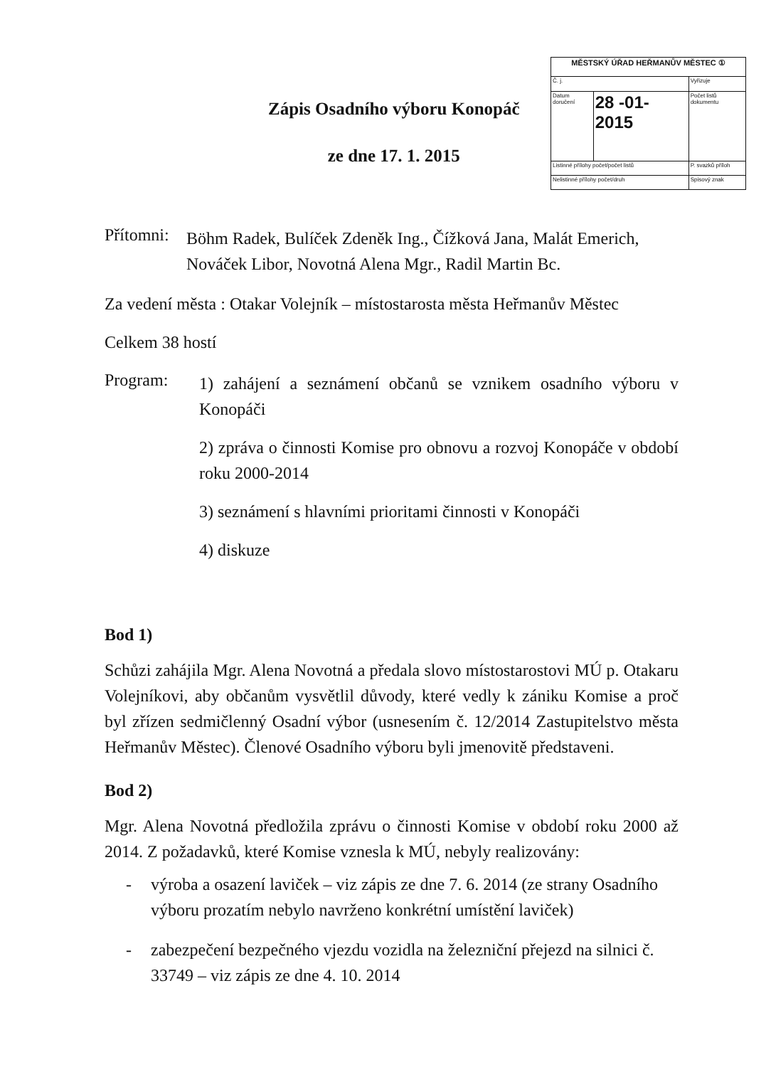Zápis Osadního výboru Konopáč
ze dne 17. 1. 2015
| MĚSTSKÝ ÚŘAD HEŘMANŮV MĚSTEC ① | | |
| Č. j. | | Vyřizuje |
| Datum doručení | 28 -01- 2015 | Počet listů dokumentu |
| Listinné přílohy počet/počet listů | | P. svazků příloh |
| Nelistinné přílohy počet/druh | | Spisový znak |
Přítomni:
Böhm Radek, Bulíček Zdeněk Ing., Čížková Jana, Malát Emerich, Nováček Libor, Novotná Alena Mgr., Radil Martin Bc.
Za vedení města : Otakar Volejník – místostarosta města Heřmanův Městec
Celkem 38 hostí
Program:
1) zahájení a seznámení občanů se vznikem osadního výboru v Konopáči
2) zpráva o činnosti Komise pro obnovu a rozvoj Konopáče v období roku 2000-2014
3) seznámení s hlavními prioritami činnosti v Konopáči
4) diskuze
Bod 1)
Schůzi zahájila Mgr. Alena Novotná a předala slovo místostarostovi MÚ p. Otakaru Volejníkovi, aby občanům vysvětlil důvody, které vedly k zániku Komise a proč byl zřízen sedmičlenný Osadní výbor (usnesením č. 12/2014 Zastupitelstvo města Heřmanův Městec). Členové Osadního výboru byli jmenovitě představeni.
Bod 2)
Mgr. Alena Novotná předložila zprávu o činnosti Komise v období roku 2000 až 2014. Z požadavků, které Komise vznesla k MÚ, nebyly realizovány:
- výroba a osazení laviček – viz zápis ze dne 7. 6. 2014 (ze strany Osadního výboru prozatím nebylo navrženo konkrétní umístění laviček)
- zabezpečení bezpečného vjezdu vozidla na železniční přejezd na silnici č. 33749 – viz zápis ze dne 4. 10. 2014